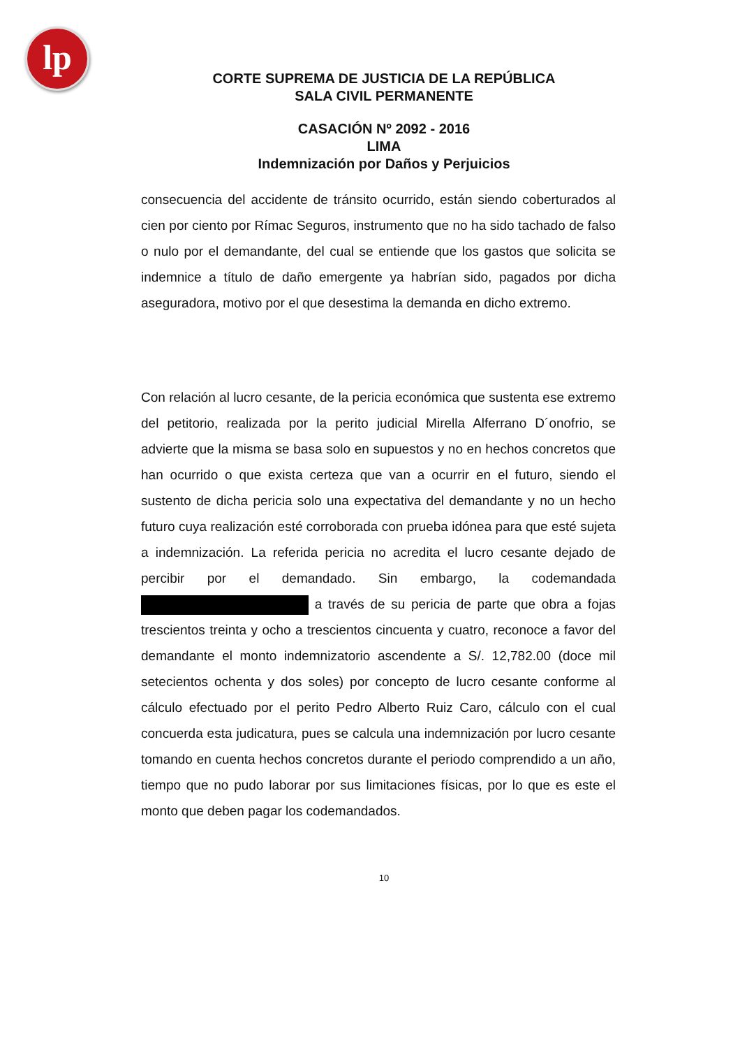lp
CORTE SUPREMA DE JUSTICIA DE LA REPÚBLICA
SALA CIVIL PERMANENTE
CASACIÓN Nº 2092 - 2016
LIMA
Indemnización por Daños y Perjuicios
consecuencia del accidente de tránsito ocurrido, están siendo coberturados al cien por ciento por Rímac Seguros, instrumento que no ha sido tachado de falso o nulo por el demandante, del cual se entiende que los gastos que solicita se indemnice a título de daño emergente ya habrían sido, pagados por dicha aseguradora, motivo por el que desestima la demanda en dicho extremo.
Con relación al lucro cesante, de la pericia económica que sustenta ese extremo del petitorio, realizada por la perito judicial Mirella Alferrano D´onofrio, se advierte que la misma se basa solo en supuestos y no en hechos concretos que han ocurrido o que exista certeza que van a ocurrir en el futuro, siendo el sustento de dicha pericia solo una expectativa del demandante y no un hecho futuro cuya realización esté corroborada con prueba idónea para que esté sujeta a indemnización. La referida pericia no acredita el lucro cesante dejado de percibir por el demandado. Sin embargo, la codemandada a través de su pericia de parte que obra a fojas trescientos treinta y ocho a trescientos cincuenta y cuatro, reconoce a favor del demandante el monto indemnizatorio ascendente a S/. 12,782.00 (doce mil setecientos ochenta y dos soles) por concepto de lucro cesante conforme al cálculo efectuado por el perito Pedro Alberto Ruiz Caro, cálculo con el cual concuerda esta judicatura, pues se calcula una indemnización por lucro cesante tomando en cuenta hechos concretos durante el periodo comprendido a un año, tiempo que no pudo laborar por sus limitaciones físicas, por lo que es este el monto que deben pagar los codemandados.
10